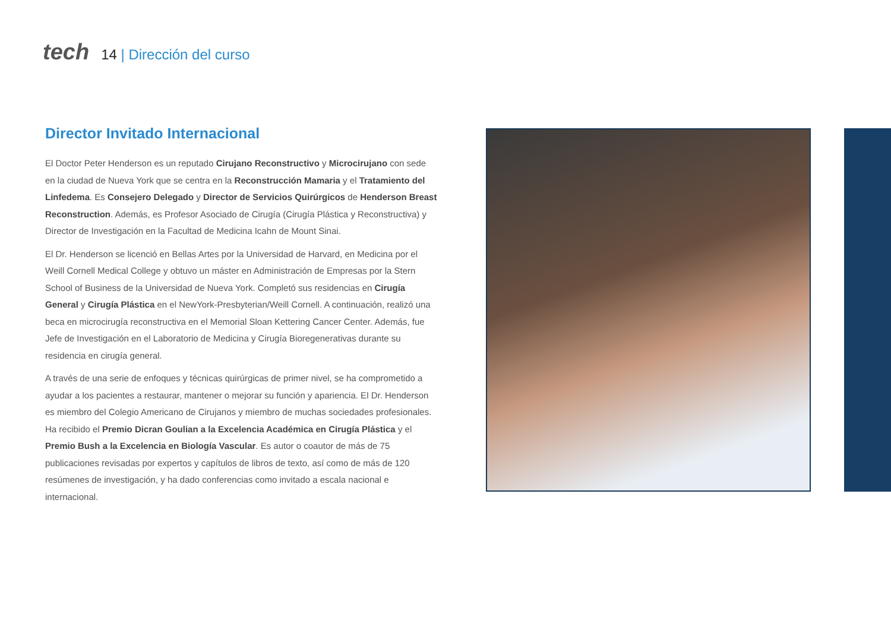tech
14 | Dirección del curso
Director Invitado Internacional
El Doctor Peter Henderson es un reputado Cirujano Reconstructivo y Microcirujano con sede en la ciudad de Nueva York que se centra en la Reconstrucción Mamaria y el Tratamiento del Linfedema. Es Consejero Delegado y Director de Servicios Quirúrgicos de Henderson Breast Reconstruction. Además, es Profesor Asociado de Cirugía (Cirugía Plástica y Reconstructiva) y Director de Investigación en la Facultad de Medicina Icahn de Mount Sinai.
El Dr. Henderson se licenció en Bellas Artes por la Universidad de Harvard, en Medicina por el Weill Cornell Medical College y obtuvo un máster en Administración de Empresas por la Stern School of Business de la Universidad de Nueva York. Completó sus residencias en Cirugía General y Cirugía Plástica en el NewYork-Presbyterian/Weill Cornell. A continuación, realizó una beca en microcirugía reconstructiva en el Memorial Sloan Kettering Cancer Center. Además, fue Jefe de Investigación en el Laboratorio de Medicina y Cirugía Bioregenerativas durante su residencia en cirugía general.
A través de una serie de enfoques y técnicas quirúrgicas de primer nivel, se ha comprometido a ayudar a los pacientes a restaurar, mantener o mejorar su función y apariencia. El Dr. Henderson es miembro del Colegio Americano de Cirujanos y miembro de muchas sociedades profesionales. Ha recibido el Premio Dicran Goulian a la Excelencia Académica en Cirugía Plástica y el Premio Bush a la Excelencia en Biología Vascular. Es autor o coautor de más de 75 publicaciones revisadas por expertos y capítulos de libros de texto, así como de más de 120 resúmenes de investigación, y ha dado conferencias como invitado a escala nacional e internacional.